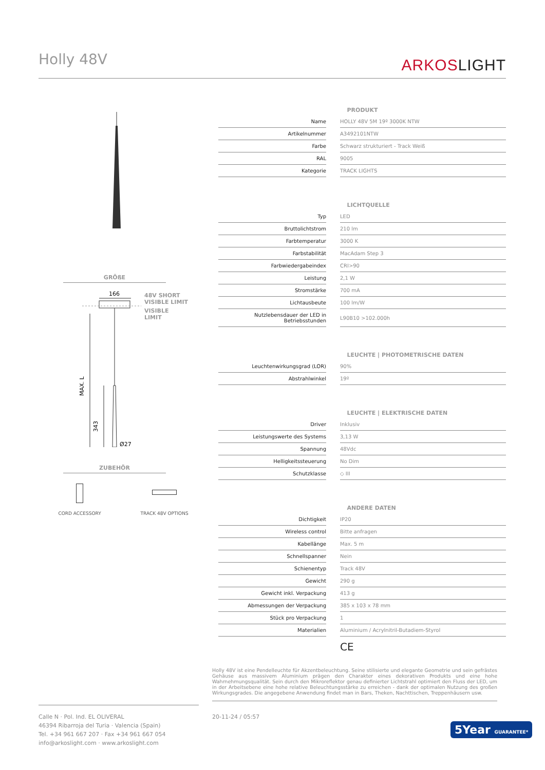Holly 48V
ARKOSLIGHT
GRÖßE
166
MAX. L
343
Ø27
48V SHORT
VISIBLE LIMIT
VISIBLE
LIMIT
ZUBEHÖR
CORD ACCESSORY TRACK 48V OPTIONS
| | PRODUKT |
| Name | HOLLY 48V 5M 19º 3000K NTW |
| Artikelnummer | A3492101NTW |
| Farbe | Schwarz strukturiert - Track Weiß |
| RAL | 9005 |
| Kategorie | TRACK LIGHTS |
| | LICHTQUELLE |
| Typ | LED |
| Bruttolichtstrom | 210 lm |
| Farbtemperatur | 3000 K |
| Farbstabilität | MacAdam Step 3 |
| Farbwiedergabeindex | CRI>90 |
| Leistung | 2,1 W |
| Stromstärke | 700 mA |
| Lichtausbeute | 100 lm/W |
| Nutzlebensdauer der LED in Betriebsstunden | L90B10 >102.000h |
| | LEUCHTE / PHOTOMETRISCHE DATEN |
| Leuchtenwirkungsgrad (LOR) | 90% |
| Abstrahlwinkel | 19º |
| | LEUCHTE / ELEKTRISCHE DATEN |
| Driver | Inklusiv |
| Leistungswerte des Systems | 3,13 W |
| Spannung | 48Vdc |
| Helligkeitssteuerung | No Dim |
| Schutzklasse | ◇ III |
| | ANDERE DATEN |
| Dichtigkeit | IP20 |
| Wireless control | Bitte anfragen |
| Kabellänge | Max. 5 m |
| Schnellspanner | Nein |
| Schienentyp | Track 48V |
| Gewicht | 290 g |
| Gewicht inkl. Verpackung | 413 g |
| Abmessungen der Verpackung | 385 x 103 x 78 mm |
| Stück pro Verpackung | 1 |
| Materialien | Aluminium / Acrylnitril-Butadiem-Styrol |
CE
Holly 48V ist eine Pendelleuchte für Akzentbeleuchtung. Seine stilisierte und elegante Geometrie und sein gefrästes Gehäuse aus massivem Aluminium prägen den Charakter eines dekorativen Produkts und eine hohe Wahrnehmungsqualität. Sein durch den Mikroreflektor genau definierter Lichtstrahl optimiert den Fluss der LED, um in der Arbeitsebene eine hohe relative Beleuchtungsstärke zu erreichen - dank der optimalen Nutzung des großen Wirkungsgrades. Die angegebene Anwendung findet man in Bars, Theken, Nachttischen, Treppenhäusern usw.
Calle N · Pol. Ind. EL OLIVERAL
46394 Ribarroja del Turia · Valencia (Spain)
Tel. +34 961 667 207 · Fax +34 961 667 054
info@arkoslight.com · www.arkoslight.com
20-11-24 / 05:57
5Year GUARANTEE*